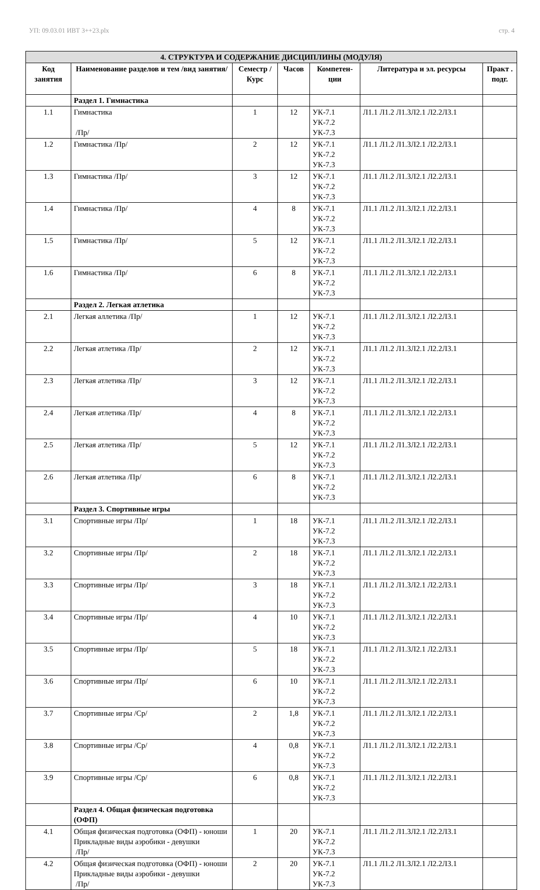УП: 09.03.01 ИВТ 3++23.plx стр. 4
| 4. СТРУКТУРА И СОДЕРЖАНИЕ ДИСЦИПЛИНЫ (МОДУЛЯ) | | | | | | |
| Код занятия | Наименование разделов и тем /вид занятия/ | Семестр / Курс | Часов | Компетен-ции | Литература и эл. ресурсы | Практ . подг. |
| | Раздел 1. Гимнастика | | | | | |
| 1.1 | Гимнастика /Пр/ | 1 | 12 | УК-7.1 УК-7.2 УК-7.3 | Л1.1 Л1.2 Л1.3Л2.1 Л2.2Л3.1 | |
| 1.2 | Гимнастика /Пр/ | 2 | 12 | УК-7.1 УК-7.2 УК-7.3 | Л1.1 Л1.2 Л1.3Л2.1 Л2.2Л3.1 | |
| 1.3 | Гимнастика /Пр/ | 3 | 12 | УК-7.1 УК-7.2 УК-7.3 | Л1.1 Л1.2 Л1.3Л2.1 Л2.2Л3.1 | |
| 1.4 | Гимнастика /Пр/ | 4 | 8 | УК-7.1 УК-7.2 УК-7.3 | Л1.1 Л1.2 Л1.3Л2.1 Л2.2Л3.1 | |
| 1.5 | Гимнастика /Пр/ | 5 | 12 | УК-7.1 УК-7.2 УК-7.3 | Л1.1 Л1.2 Л1.3Л2.1 Л2.2Л3.1 | |
| 1.6 | Гимнастика /Пр/ | 6 | 8 | УК-7.1 УК-7.2 УК-7.3 | Л1.1 Л1.2 Л1.3Л2.1 Л2.2Л3.1 | |
| | Раздел 2. Легкая атлетика | | | | | |
| 2.1 | Легкая аллетика /Пр/ | 1 | 12 | УК-7.1 УК-7.2 УК-7.3 | Л1.1 Л1.2 Л1.3Л2.1 Л2.2Л3.1 | |
| 2.2 | Легкая атлетика /Пр/ | 2 | 12 | УК-7.1 УК-7.2 УК-7.3 | Л1.1 Л1.2 Л1.3Л2.1 Л2.2Л3.1 | |
| 2.3 | Легкая атлетика /Пр/ | 3 | 12 | УК-7.1 УК-7.2 УК-7.3 | Л1.1 Л1.2 Л1.3Л2.1 Л2.2Л3.1 | |
| 2.4 | Легкая атлетика /Пр/ | 4 | 8 | УК-7.1 УК-7.2 УК-7.3 | Л1.1 Л1.2 Л1.3Л2.1 Л2.2Л3.1 | |
| 2.5 | Легкая атлетика /Пр/ | 5 | 12 | УК-7.1 УК-7.2 УК-7.3 | Л1.1 Л1.2 Л1.3Л2.1 Л2.2Л3.1 | |
| 2.6 | Легкая атлетика /Пр/ | 6 | 8 | УК-7.1 УК-7.2 УК-7.3 | Л1.1 Л1.2 Л1.3Л2.1 Л2.2Л3.1 | |
| | Раздел 3. Спортивные игры | | | | | |
| 3.1 | Спортивные игры /Пр/ | 1 | 18 | УК-7.1 УК-7.2 УК-7.3 | Л1.1 Л1.2 Л1.3Л2.1 Л2.2Л3.1 | |
| 3.2 | Спортивные игры /Пр/ | 2 | 18 | УК-7.1 УК-7.2 УК-7.3 | Л1.1 Л1.2 Л1.3Л2.1 Л2.2Л3.1 | |
| 3.3 | Спортивные игры /Пр/ | 3 | 18 | УК-7.1 УК-7.2 УК-7.3 | Л1.1 Л1.2 Л1.3Л2.1 Л2.2Л3.1 | |
| 3.4 | Спортивные игры /Пр/ | 4 | 10 | УК-7.1 УК-7.2 УК-7.3 | Л1.1 Л1.2 Л1.3Л2.1 Л2.2Л3.1 | |
| 3.5 | Спортивные игры /Пр/ | 5 | 18 | УК-7.1 УК-7.2 УК-7.3 | Л1.1 Л1.2 Л1.3Л2.1 Л2.2Л3.1 | |
| 3.6 | Спортивные игры /Пр/ | 6 | 10 | УК-7.1 УК-7.2 УК-7.3 | Л1.1 Л1.2 Л1.3Л2.1 Л2.2Л3.1 | |
| 3.7 | Спортивные игры /Ср/ | 2 | 1,8 | УК-7.1 УК-7.2 УК-7.3 | Л1.1 Л1.2 Л1.3Л2.1 Л2.2Л3.1 | |
| 3.8 | Спортивные игры /Ср/ | 4 | 0,8 | УК-7.1 УК-7.2 УК-7.3 | Л1.1 Л1.2 Л1.3Л2.1 Л2.2Л3.1 | |
| 3.9 | Спортивные игры /Ср/ | 6 | 0,8 | УК-7.1 УК-7.2 УК-7.3 | Л1.1 Л1.2 Л1.3Л2.1 Л2.2Л3.1 | |
| | Раздел 4. Общая физическая подготовка (ОФП) | | | | | |
| 4.1 | Общая физическая подготовка (ОФП) - юноши Прикладные виды аэробики - девушки /Пр/ | 1 | 20 | УК-7.1 УК-7.2 УК-7.3 | Л1.1 Л1.2 Л1.3Л2.1 Л2.2Л3.1 | |
| 4.2 | Общая физическая подготовка (ОФП) - юноши Прикладные виды аэробики - девушки /Пр/ | 2 | 20 | УК-7.1 УК-7.2 УК-7.3 | Л1.1 Л1.2 Л1.3Л2.1 Л2.2Л3.1 | |